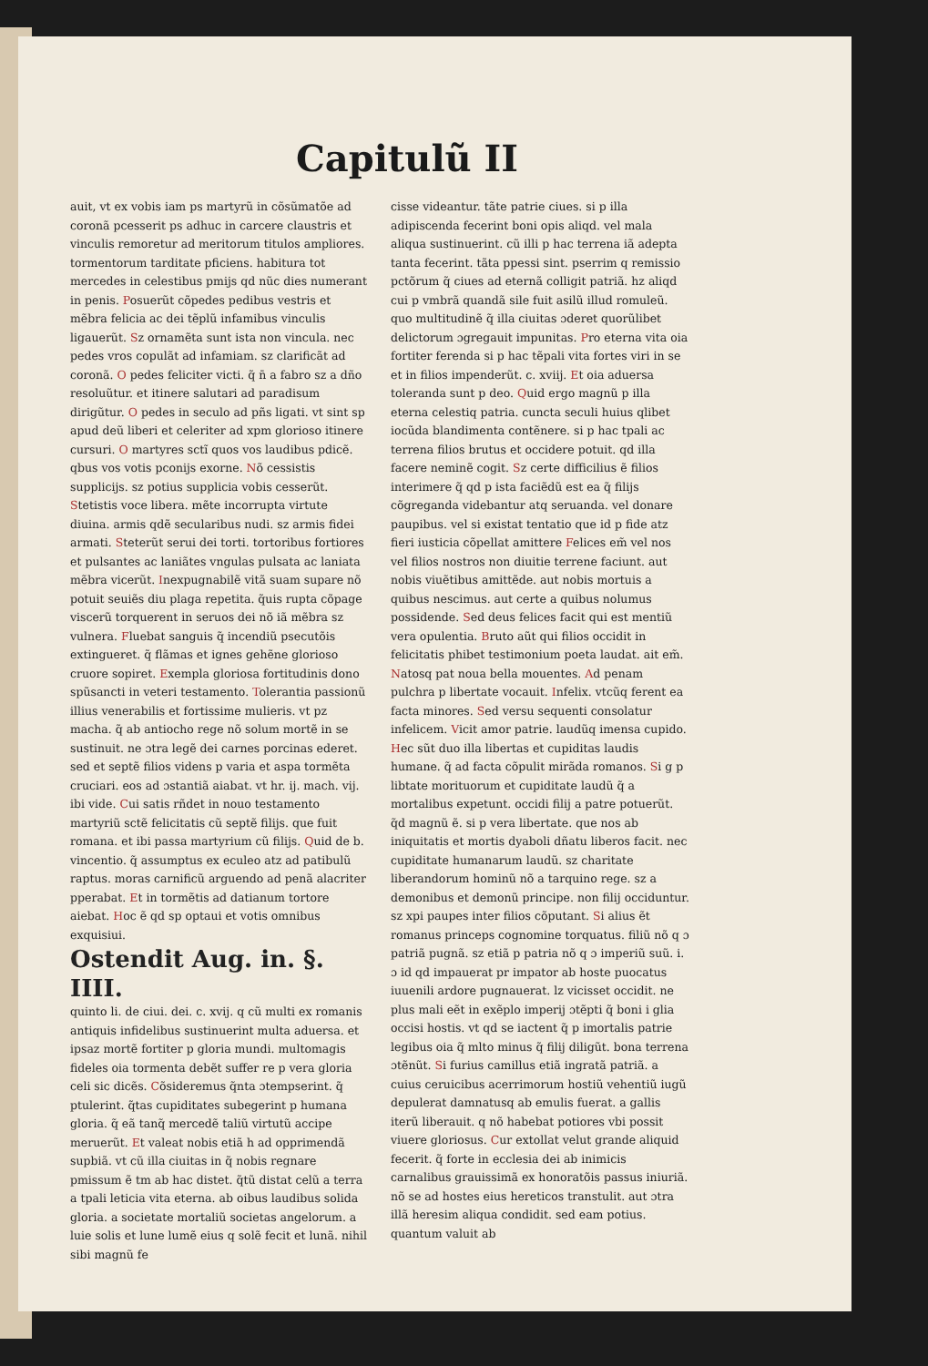Capitulũ II
auit, vt ex vobis iam ps martyrũ in cõsũmatõe ad coronã pcesserit ps adhuc in carcere claustris et vinculis remoretur ad meritorum titulos ampliores. tormentorum tarditate pficiens. habitura tot mercedes in celestibus pmijs qd nũc dies numerant in penis. Posuerũt cõpedes pedibus vestris et mẽbra felicia ac dei tẽplũ infamibus vinculis ligauerũt. Sz ornamẽta sunt ista non vincula. nec pedes vros copulãt ad infamiam. sz clarificãt ad coronã. O pedes feliciter victi. q̃ n̄ a fabro sz a dño resoluũtur. et itinere salutari ad paradisum dirigũtur. O pedes in seculo ad pñs ligati. vt sint sp apud deũ liberi et celeriter ad xpm glorioso itinere cursuri. O martyres sctĩ quos vos laudibus pdicẽ. qbus vos votis pconijs exorne. Nõ cessistis supplicijs. sz potius supplicia vobis cesserũt. Stetistis voce libera. mẽte incorrupta virtute diuina. armis qdẽ secularibus nudi. sz armis fidei armati. Steterũt serui dei torti. tortoribus fortiores et pulsantes ac laniãtes vngulas pulsata ac laniata mẽbra vicerũt. Inexpugnabilẽ vitã suam supare nõ potuit seuiẽs diu plaga repetita. q̃uis rupta cõpage viscerũ torquerent in seruos dei nõ iã mẽbra sz vulnera. Fluebat sanguis q̃ incendiũ psecutõis extingueret. q̃ flãmas et ignes gehẽne glorioso cruore sopiret. Exempla gloriosa fortitudinis dono spũsancti in veteri testamento. Tolerantia passionũ illius venerabilis et fortissime mulieris. vt pz macha. q̃ ab antiocho rege nõ solum mortẽ in se sustinuit. ne ɔtra legẽ dei carnes porcinas ederet. sed et septẽ filios videns p varia et aspa tormẽta cruciari. eos ad ɔstantiã aiabat. vt hr. ij. mach. vij. ibi vide. Cui satis rñdet in nouo testamento martyriũ sctẽ felicitatis cũ septẽ filijs. que fuit romana. et ibi passa martyrium cũ filijs. Quid de b. vincentio. q̃ assumptus ex eculeo atz ad patibulũ raptus. moras carnificũ arguendo ad penã alacriter pperabat. Et in tormẽtis ad datianum tortore aiebat. Hoc ẽ qd sp optaui et votis omnibus exquisiui.
Ostendit Aug. in. §. IIII.
quinto li. de ciui. dei. c. xvij. q cũ multi ex romanis antiquis infidelibus sustinuerint multa aduersa. et ipsaz mortẽ fortiter p gloria mundi. multomagis fideles oia tormenta debẽt suffer re p vera gloria celi sic dicẽs. Cõsideremus q̃nta ɔtempserint. q̃ ptulerint. q̃tas cupiditates subegerint p humana gloria. q̃ eã tanq̃ mercedẽ taliũ virtutũ accipe meruerũt. Et valeat nobis etiã h ad opprimendã supbiã. vt cũ illa ciuitas in q̃ nobis regnare pmissum ẽ tm ab hac distet. q̃tũ distat celũ a terra a tpali leticia vita eterna. ab oibus laudibus solida gloria. a societate mortaliũ societas angelorum. a luie solis et lune lumẽ eius q solẽ fecit et lunã. nihil sibi magnũ fe
cisse videantur. tãte patrie ciues. si p illa adipiscenda fecerint boni opis aliqd. vel mala aliqua sustinuerint. cũ illi p hac terrena iã adepta tanta fecerint. tãta ppessi sint. pserrim q remissio pctõrum q̃ ciues ad eternã colligit patriã. hz aliqd cui p vmbrã quandã sile fuit asilũ illud romuleũ. quo multitudinẽ q̃ illa ciuitas ɔderet quorũlibet delictorum ɔgregauit impunitas. Pro eterna vita oia fortiter ferenda si p hac tẽpali vita fortes viri in se et in filios impenderũt. c. xviij. Et oia aduersa toleranda sunt p deo. Quid ergo magnũ p illa eterna celestiq patria. cuncta seculi huius qlibet iocũda blandimenta contẽnere. si p hac tpali ac terrena filios brutus et occidere potuit. qd illa facere neminẽ cogit. Sz certe difficilius ẽ filios interimere q̃ qd p ista faciẽdũ est ea q̃ filijs cõgreganda videbantur atq seruanda. vel donare paupibus. vel si existat tentatio que id p fide atz fieri iusticia cõpellat amittere Felices em̃ vel nos vel filios nostros non diuitie terrene faciunt. aut nobis viuẽtibus amittẽde. aut nobis mortuis a quibus nescimus. aut certe a quibus nolumus possidende. Sed deus felices facit qui est mentiũ vera opulentia. Bruto aũt qui filios occidit in felicitatis phibet testimonium poeta laudat. ait em̃. Natosq pat noua bella mouentes. Ad penam pulchra p libertate vocauit. Infelix. vtcũq ferent ea facta minores. Sed versu sequenti consolatur infelicem. Vicit amor patrie. laudũq imensa cupido. Hec sũt duo illa libertas et cupiditas laudis humane. q̃ ad facta cõpulit mirãda romanos. Si g p libtate morituorum et cupiditate laudũ q̃ a mortalibus expetunt. occidi filij a patre potuerũt. q̃d magnũ ẽ. si p vera libertate. que nos ab iniquitatis et mortis dyaboli dñatu liberos facit. nec cupiditate humanarum laudũ. sz charitate liberandorum hominũ nõ a tarquino rege. sz a demonibus et demonũ principe. non filij occiduntur. sz xpi paupes inter filios cõputant. Si alius ẽt romanus princeps cognomine torquatus. filiũ nõ q ɔ patriã pugnã. sz etiã p patria nõ q ɔ imperiũ suũ. i. ɔ id qd impauerat pr impator ab hoste puocatus iuuenili ardore pugnauerat. lz vicisset occidit. ne plus mali eẽt in exẽplo imperij ɔtẽpti q̃ boni i glia occisi hostis. vt qd se iactent q̃ p imortalis patrie legibus oia q̃ mlto minus q̃ filij diligũt. bona terrena ɔtẽnũt. Si furius camillus etiã ingratã patriã. a cuius ceruicibus acerrimorum hostiũ vehentiũ iugũ depulerat damnatusq ab emulis fuerat. a gallis iterũ liberauit. q nõ habebat potiores vbi possit viuere gloriosus. Cur extollat velut grande aliquid fecerit. q̃ forte in ecclesia dei ab inimicis carnalibus grauissimã ex honoratõis passus iniuriã. nõ se ad hostes eius hereticos transtulit. aut ɔtra illã heresim aliqua condidit. sed eam potius. quantum valuit ab